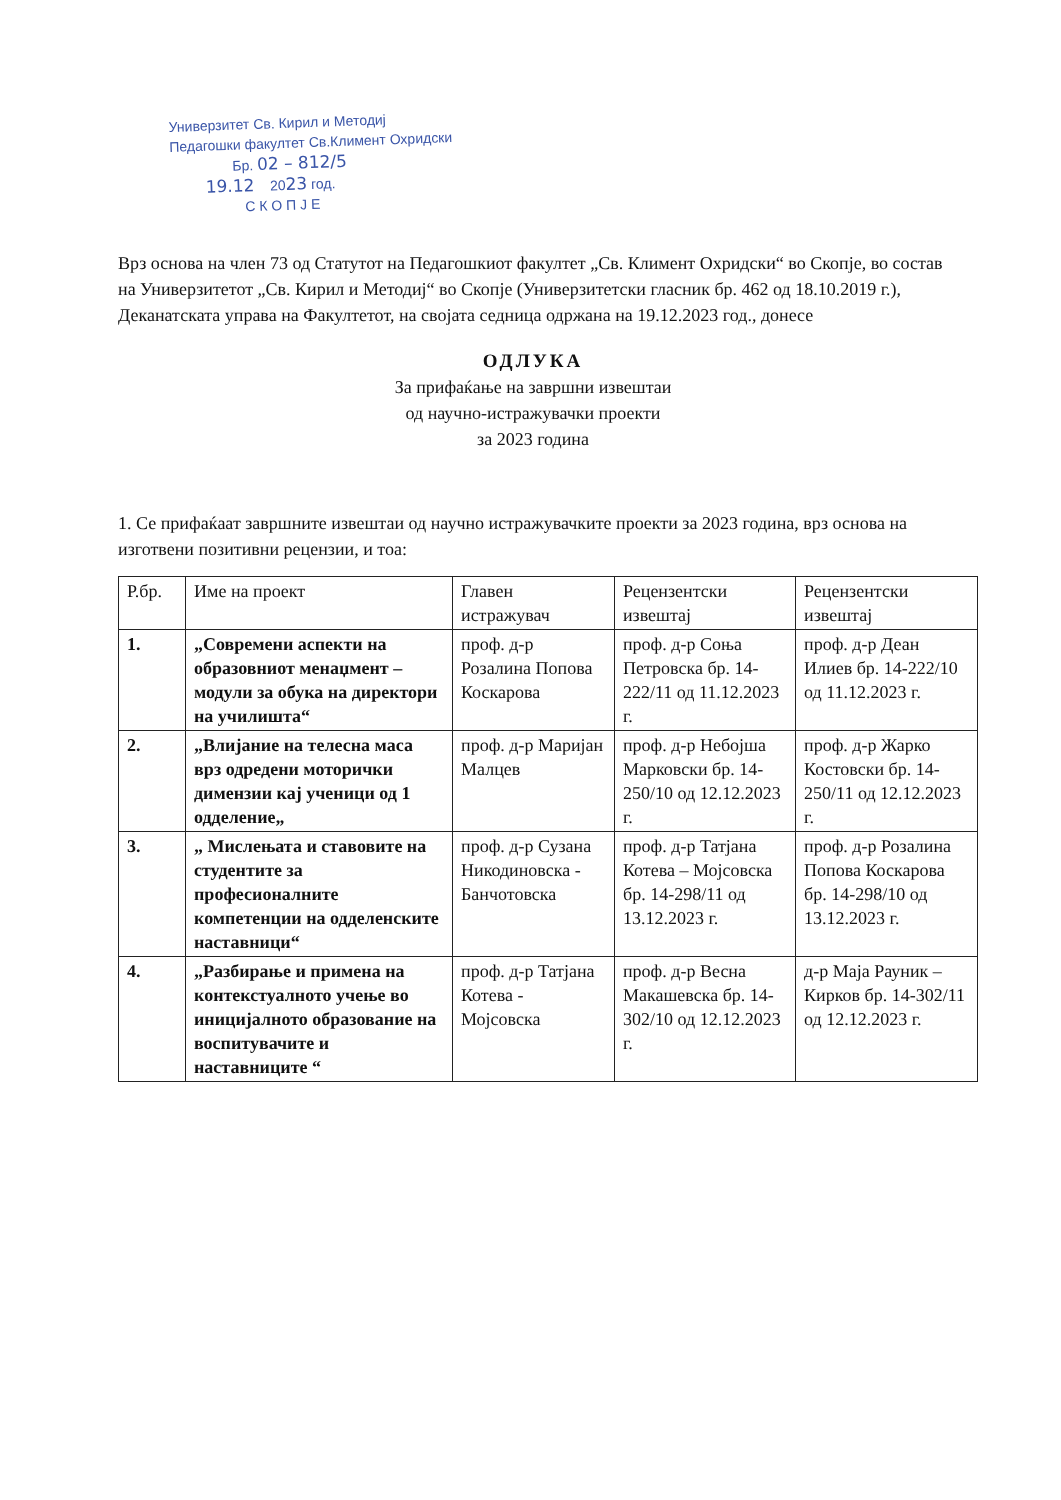Универзитет Св. Кирил и Методиј
Педагошки факултет Св.Климент Охридски
Бр. 02 – 812/5
19.12 2023 год.
С К О П Ј Е
Врз основа на член 73 од Статутот на Педагошкиот факултет „Св. Климент Охридски“ во Скопје, во состав на Универзитетот „Св. Кирил и Методиј“ во Скопје (Универзитетски гласник бр. 462 од 18.10.2019 г.), Деканатската управа на Факултетот, на својата седница одржана на 19.12.2023 год., донесе
ОДЛУКА
За прифаќање на завршни извештаи
од научно-истражувачки проекти
за 2023 година
1. Се прифаќаат завршните извештаи од научно истражувачките проекти за 2023 година, врз основа на изготвени позитивни рецензии, и тоа:
| Р.бр. | Име на проект | Главен истражувач | Рецензентски извештај | Рецензентски извештај |
| --- | --- | --- | --- | --- |
| 1. | „Современи аспекти на образовниот менаџмент – модули за обука на директори на училишта“ | проф. д-р Розалина Попова Коскарова | проф. д-р Соња Петровска бр. 14-222/11 од 11.12.2023 г. | проф. д-р Деан Илиев бр. 14-222/10 од 11.12.2023 г. |
| 2. | „Влијание на телесна маса врз одредени моторички димензии кај ученици од 1 одделение„ | проф. д-р Маријан Малцев | проф. д-р Небојша Марковски бр. 14-250/10 од 12.12.2023 г. | проф. д-р Жарко Костовски бр. 14-250/11 од 12.12.2023 г. |
| 3. | „ Мислењата и ставовите на студентите за професионалните компетенции на одделенските наставници“ | проф. д-р Сузана Никодиновска - Банчотовска | проф. д-р Татјана Котева – Мојсовска бр. 14-298/11 од 13.12.2023 г. | проф. д-р Розалина Попова Коскарова бр. 14-298/10 од 13.12.2023 г. |
| 4. | „Разбирање и примена на контекстуалното учење во иницијалното образование на воспитувачите и наставниците “ | проф. д-р Татјана Котева - Мојсовска | проф. д-р Весна Макашевска бр. 14-302/10 од 12.12.2023 г. | д-р Маја Рауник – Кирков бр. 14-302/11 од 12.12.2023 г. |